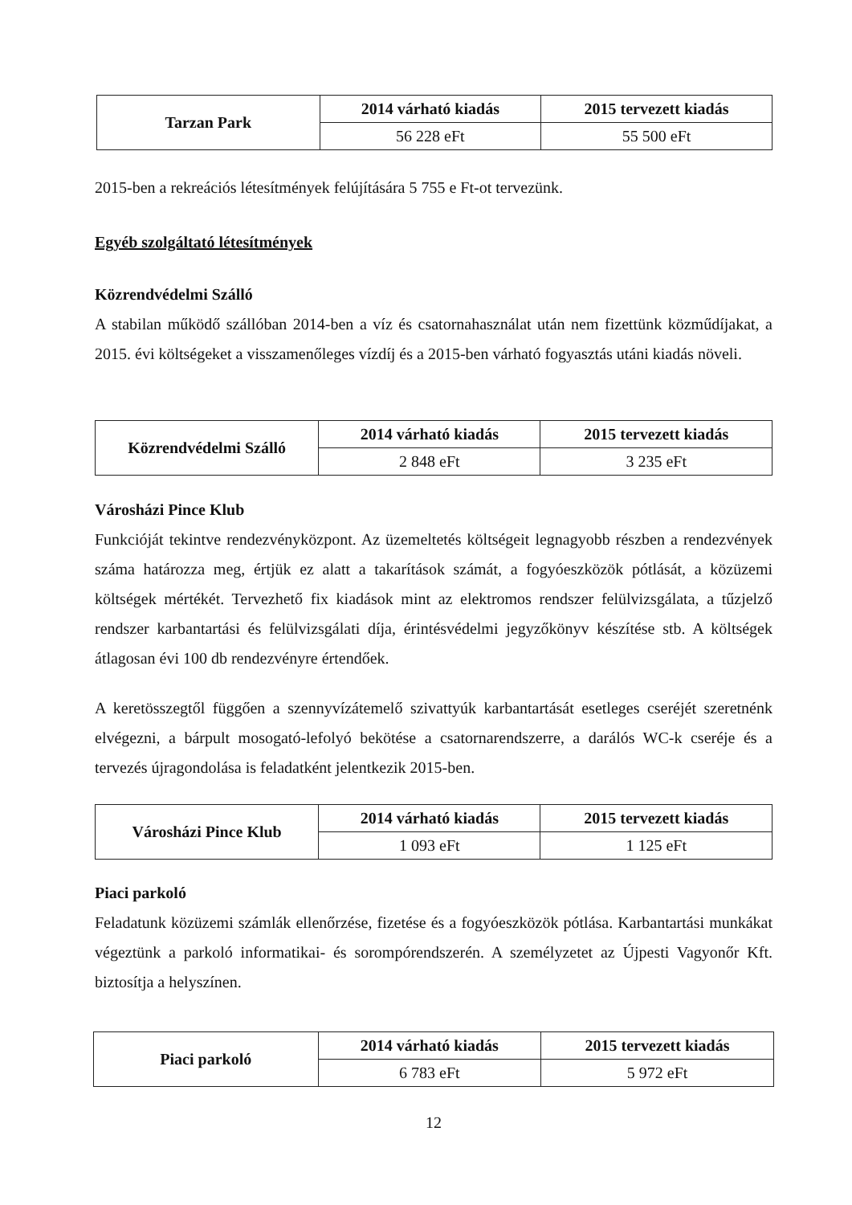| Tarzan Park | 2014 várható kiadás | 2015 tervezett kiadás |
| | 56 228 eFt | 55 500 eFt |
2015-ben a rekreációs létesítmények felújítására 5 755 e Ft-ot tervezünk.
Egyéb szolgáltató létesítmények
Közrendvédelmi Szálló
A stabilan működő szállóban 2014-ben a víz és csatornahasználat után nem fizettünk közműdíjakat, a 2015. évi költségeket a visszamenőleges vízdíj és a 2015-ben várható fogyasztás utáni kiadás növeli.
| Közrendvédelmi Szálló | 2014 várható kiadás | 2015 tervezett kiadás |
| | 2 848 eFt | 3 235 eFt |
Városházi Pince Klub
Funkcióját tekintve rendezvényközpont. Az üzemeltetés költségeit legnagyobb részben a rendezvények száma határozza meg, értjük ez alatt a takarítások számát, a fogyóeszközök pótlását, a közüzemi költségek mértékét. Tervezhető fix kiadások mint az elektromos rendszer felülvizsgálata, a tűzjelző rendszer karbantartási és felülvizsgálati díja, érintésvédelmi jegyzőkönyv készítése stb. A költségek átlagosan évi 100 db rendezvényre értendőek.
A keretösszegtől függően a szennyvízátemelő szivattyúk karbantartását esetleges cseréjét szeretnénk elvégezni, a bárpult mosogató-lefolyó bekötése a csatornarendszerre, a darálós WC-k cseréje és a tervezés újragondolása is feladatként jelentkezik 2015-ben.
| Városházi Pince Klub | 2014 várható kiadás | 2015 tervezett kiadás |
| | 1 093 eFt | 1 125 eFt |
Piaci parkoló
Feladatunk közüzemi számlák ellenőrzése, fizetése és a fogyóeszközök pótlása. Karbantartási munkákat végeztünk a parkoló informatikai- és sorompórendszerén. A személyzetet az Újpesti Vagyonőr Kft. biztosítja a helyszínen.
| Piaci parkoló | 2014 várható kiadás | 2015 tervezett kiadás |
| | 6 783 eFt | 5 972 eFt |
12